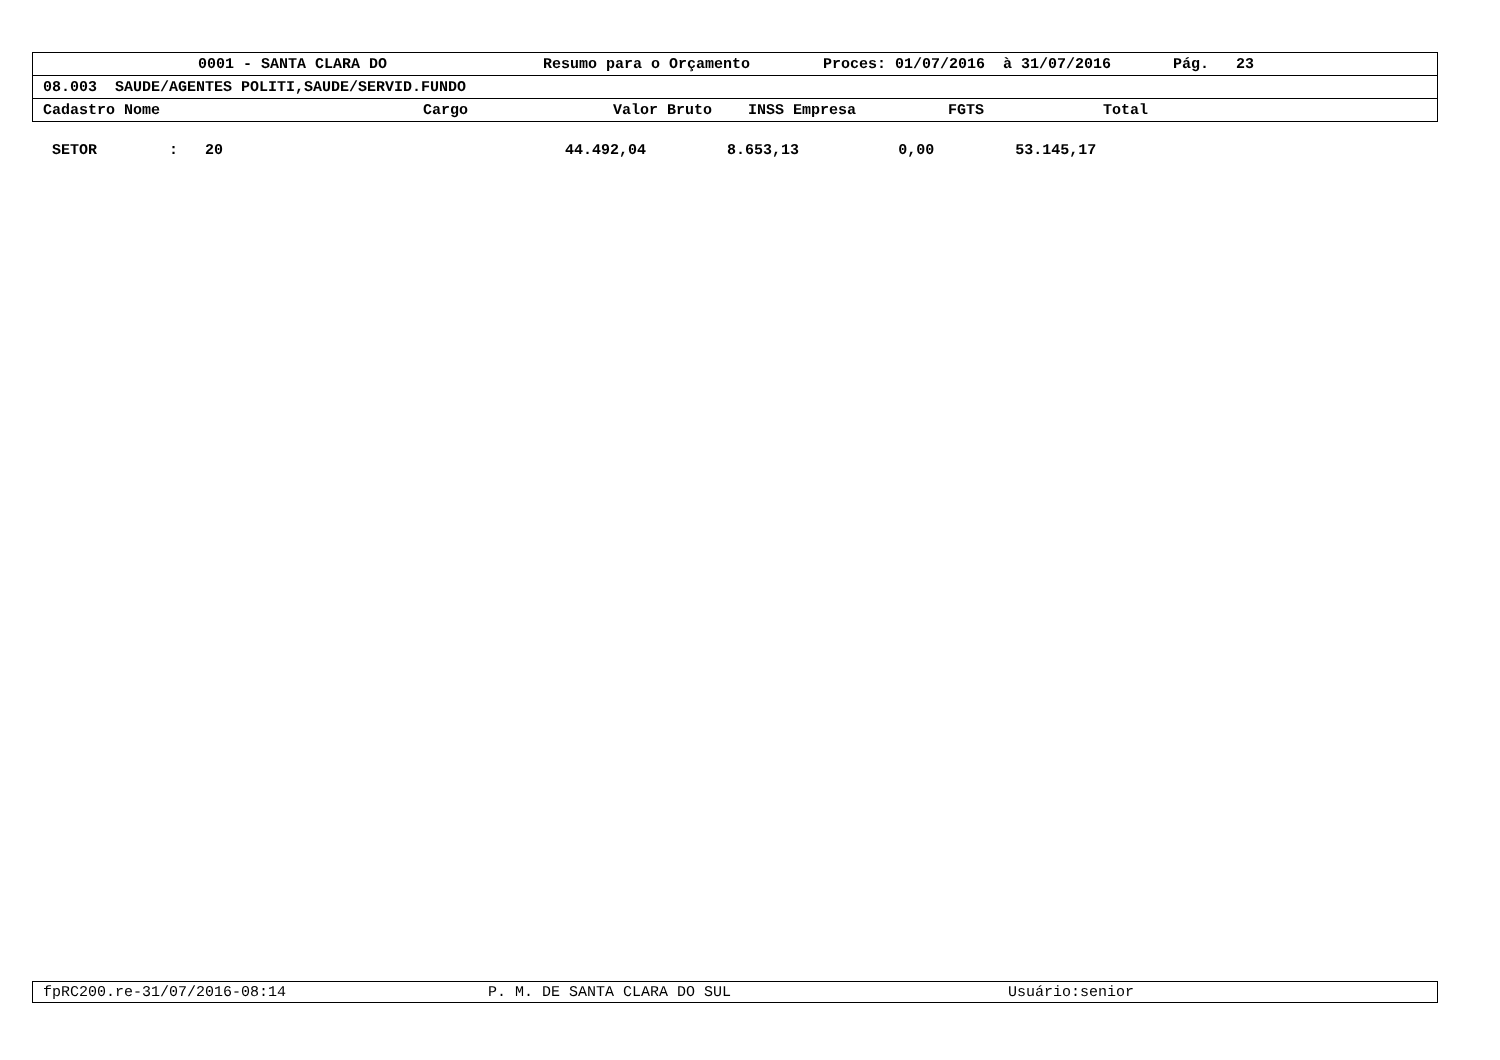0001 - SANTA CLARA DO Resumo para o Orçamento Proces: 01/07/2016 à 31/07/2016 Pág. 23
08.003 SAUDE/AGENTES POLITI,SAUDE/SERVID.FUNDO
Cadastro Nome Cargo Valor Bruto INSS Empresa FGTS Total
SETOR : 20 44.492,04 8.653,13 0,00 53.145,17
fpRC200.re-31/07/2016-08:14 P. M. DE SANTA CLARA DO SUL Usuário:senior